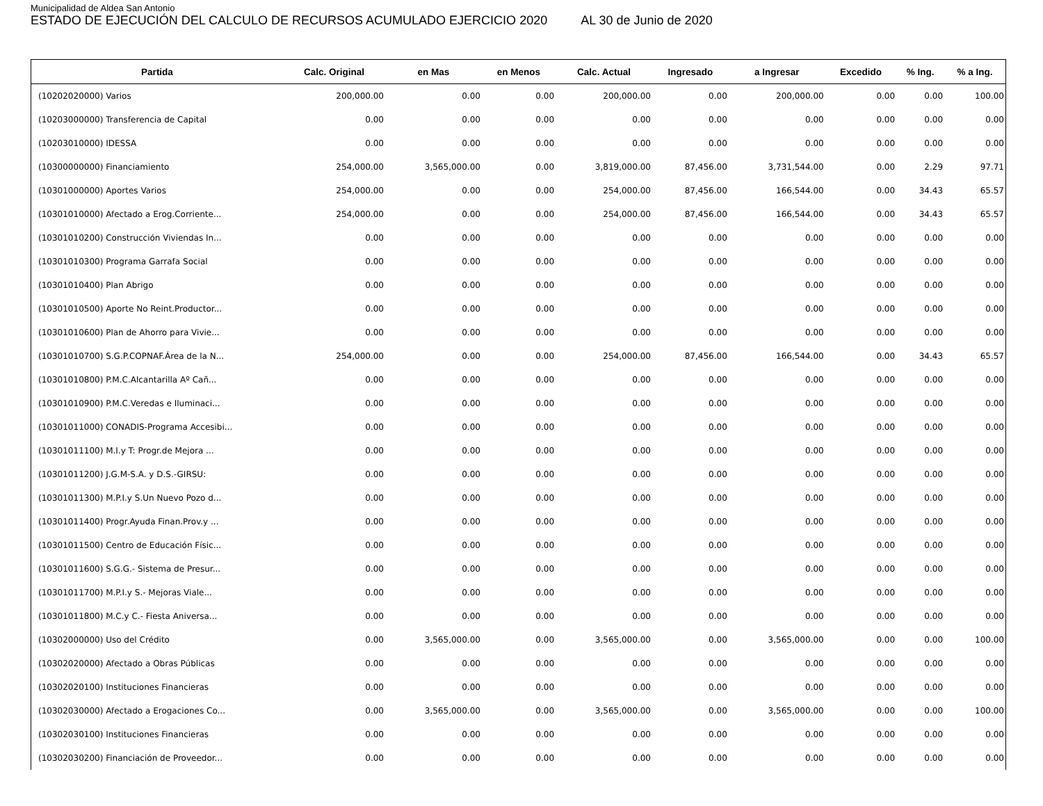Municipalidad de Aldea San Antonio
ESTADO DE EJECUCIÓN DEL CALCULO DE RECURSOS ACUMULADO EJERCICIO 2020 AL 30 de Junio de 2020
| Partida | Calc. Original | en Mas | en Menos | Calc. Actual | Ingresado | a Ingresar | Excedido | % Ing. | % a Ing. |
| --- | --- | --- | --- | --- | --- | --- | --- | --- | --- |
| (10202020000) Varios | 200,000.00 | 0.00 | 0.00 | 200,000.00 | 0.00 | 200,000.00 | 0.00 | 0.00 | 100.00 |
| (10203000000) Transferencia de Capital | 0.00 | 0.00 | 0.00 | 0.00 | 0.00 | 0.00 | 0.00 | 0.00 | 0.00 |
| (10203010000) IDESSA | 0.00 | 0.00 | 0.00 | 0.00 | 0.00 | 0.00 | 0.00 | 0.00 | 0.00 |
| (10300000000) Financiamiento | 254,000.00 | 3,565,000.00 | 0.00 | 3,819,000.00 | 87,456.00 | 3,731,544.00 | 0.00 | 2.29 | 97.71 |
| (10301000000) Aportes Varios | 254,000.00 | 0.00 | 0.00 | 254,000.00 | 87,456.00 | 166,544.00 | 0.00 | 34.43 | 65.57 |
| (10301010000) Afectado a Erog.Corriente... | 254,000.00 | 0.00 | 0.00 | 254,000.00 | 87,456.00 | 166,544.00 | 0.00 | 34.43 | 65.57 |
| (10301010200) Construcción Viviendas In... | 0.00 | 0.00 | 0.00 | 0.00 | 0.00 | 0.00 | 0.00 | 0.00 | 0.00 |
| (10301010300) Programa Garrafa Social | 0.00 | 0.00 | 0.00 | 0.00 | 0.00 | 0.00 | 0.00 | 0.00 | 0.00 |
| (10301010400) Plan Abrigo | 0.00 | 0.00 | 0.00 | 0.00 | 0.00 | 0.00 | 0.00 | 0.00 | 0.00 |
| (10301010500) Aporte No Reint.Productor... | 0.00 | 0.00 | 0.00 | 0.00 | 0.00 | 0.00 | 0.00 | 0.00 | 0.00 |
| (10301010600) Plan de Ahorro para Vivie... | 0.00 | 0.00 | 0.00 | 0.00 | 0.00 | 0.00 | 0.00 | 0.00 | 0.00 |
| (10301010700) S.G.P.COPNAF.Área de la N... | 254,000.00 | 0.00 | 0.00 | 254,000.00 | 87,456.00 | 166,544.00 | 0.00 | 34.43 | 65.57 |
| (10301010800) P.M.C.Alcantarilla Aº Cañ... | 0.00 | 0.00 | 0.00 | 0.00 | 0.00 | 0.00 | 0.00 | 0.00 | 0.00 |
| (10301010900) P.M.C.Veredas e Iluminaci... | 0.00 | 0.00 | 0.00 | 0.00 | 0.00 | 0.00 | 0.00 | 0.00 | 0.00 |
| (10301011000) CONADIS-Programa Accesibi... | 0.00 | 0.00 | 0.00 | 0.00 | 0.00 | 0.00 | 0.00 | 0.00 | 0.00 |
| (10301011100) M.I.y T: Progr.de Mejora ... | 0.00 | 0.00 | 0.00 | 0.00 | 0.00 | 0.00 | 0.00 | 0.00 | 0.00 |
| (10301011200) J.G.M-S.A. y D.S.-GIRSU: | 0.00 | 0.00 | 0.00 | 0.00 | 0.00 | 0.00 | 0.00 | 0.00 | 0.00 |
| (10301011300) M.P.I.y S.Un Nuevo Pozo d... | 0.00 | 0.00 | 0.00 | 0.00 | 0.00 | 0.00 | 0.00 | 0.00 | 0.00 |
| (10301011400) Progr.Ayuda Finan.Prov.y ... | 0.00 | 0.00 | 0.00 | 0.00 | 0.00 | 0.00 | 0.00 | 0.00 | 0.00 |
| (10301011500) Centro de Educación Físic... | 0.00 | 0.00 | 0.00 | 0.00 | 0.00 | 0.00 | 0.00 | 0.00 | 0.00 |
| (10301011600) S.G.G.- Sistema de Presur... | 0.00 | 0.00 | 0.00 | 0.00 | 0.00 | 0.00 | 0.00 | 0.00 | 0.00 |
| (10301011700) M.P.I.y S.- Mejoras Viale... | 0.00 | 0.00 | 0.00 | 0.00 | 0.00 | 0.00 | 0.00 | 0.00 | 0.00 |
| (10301011800) M.C.y C.- Fiesta Aniversa... | 0.00 | 0.00 | 0.00 | 0.00 | 0.00 | 0.00 | 0.00 | 0.00 | 0.00 |
| (10302000000) Uso del Crédito | 0.00 | 3,565,000.00 | 0.00 | 3,565,000.00 | 0.00 | 3,565,000.00 | 0.00 | 0.00 | 100.00 |
| (10302020000) Afectado a Obras Públicas | 0.00 | 0.00 | 0.00 | 0.00 | 0.00 | 0.00 | 0.00 | 0.00 | 0.00 |
| (10302020100) Instituciones Financieras | 0.00 | 0.00 | 0.00 | 0.00 | 0.00 | 0.00 | 0.00 | 0.00 | 0.00 |
| (10302030000) Afectado a Erogaciones Co... | 0.00 | 3,565,000.00 | 0.00 | 3,565,000.00 | 0.00 | 3,565,000.00 | 0.00 | 0.00 | 100.00 |
| (10302030100) Instituciones Financieras | 0.00 | 0.00 | 0.00 | 0.00 | 0.00 | 0.00 | 0.00 | 0.00 | 0.00 |
| (10302030200) Financiación de Proveedor... | 0.00 | 0.00 | 0.00 | 0.00 | 0.00 | 0.00 | 0.00 | 0.00 | 0.00 |